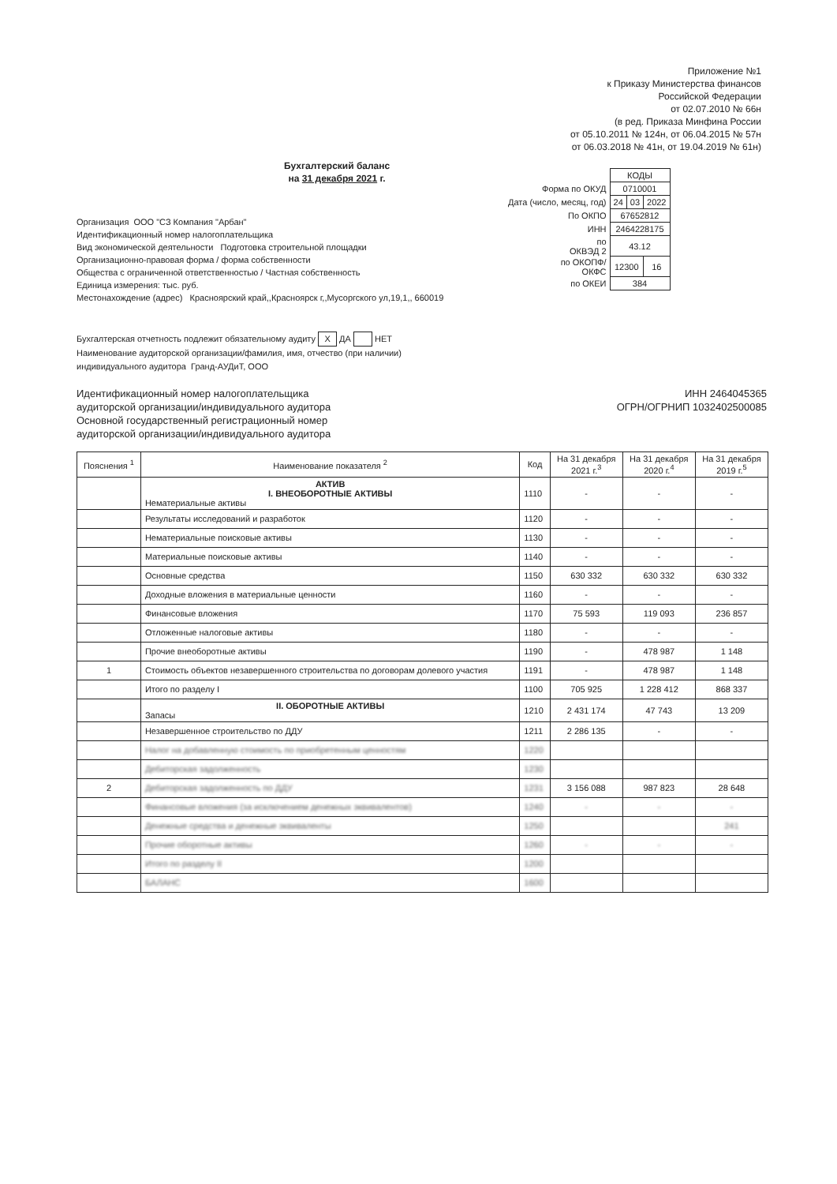Приложение №1
к Приказу Министерства финансов
Российской Федерации
от 02.07.2010 № 66н
(в ред. Приказа Минфина России
от 05.10.2011 № 124н, от 06.04.2015 № 57н
от 06.03.2018 № 41н, от 19.04.2019 № 61н)
Бухгалтерский баланс
на 31 декабря 2021 г.
| | КОДЫ | | |
| Форма по ОКУД | 0710001 | | |
| Дата (число, месяц, год) | 24 | 03 | 2022 |
| По ОКПО | 67652812 | | |
| ИНН | 2464228175 | | |
| по ОКВЭД 2 | 43.12 | | |
| по ОКОПФ/ ОКФС | 12300 | | 16 |
| по ОКЕИ | 384 | | |
Организация ООО "СЗ Компания "Арбан"
Идентификационный номер налогоплательщика
Вид экономической деятельности Подготовка строительной площадки
Организационно-правовая форма / форма собственности
Общества с ограниченной ответственностью / Частная собственность
Единица измерения: тыс. руб.
Местонахождение (адрес) Красноярский край,,Красноярск г,,Мусоргского ул,19,1,, 660019
Бухгалтерская отчетность подлежит обязательному аудиту X ДА НЕТ
Наименование аудиторской организации/фамилия, имя, отчество (при наличии)
индивидуального аудитора Гранд-АУДиТ, ООО
ИНН 2464045365
ОГРН/ОГРНИП 1032402500085
Идентификационный номер налогоплательщика
аудиторской организации/индивидуального аудитора
Основной государственный регистрационный номер
аудиторской организации/индивидуального аудитора
| Пояснения <sup>1</sup> | Наименование показателя <sup>2</sup> | Код | На 31 декабря 2021 г.<sup>3</sup> | На 31 декабря 2020 г.<sup>4</sup> | На 31 декабря 2019 г.<sup>5</sup> |
| --- | --- | --- | --- | --- | --- |
| | АКТИВ I. ВНЕОБОРОТНЫЕ АКТИВЫ Нематериальные активы | 1110 | - | - | - |
| | Результаты исследований и разработок | 1120 | - | - | - |
| | Нематериальные поисковые активы | 1130 | - | - | - |
| | Материальные поисковые активы | 1140 | - | - | - |
| | Основные средства | 1150 | 630 332 | 630 332 | 630 332 |
| | Доходные вложения в материальные ценности | 1160 | - | - | - |
| | Финансовые вложения | 1170 | 75 593 | 119 093 | 236 857 |
| | Отложенные налоговые активы | 1180 | - | - | - |
| | Прочие внеоборотные активы | 1190 | - | 478 987 | 1 148 |
| 1 | Стоимость объектов незавершенного строительства по договорам долевого участия | 1191 | - | 478 987 | 1 148 |
| | Итого по разделу I | 1100 | 705 925 | 1 228 412 | 868 337 |
| | II. ОБОРОТНЫЕ АКТИВЫ Запасы | 1210 | 2 431 174 | 47 743 | 13 209 |
| | Незавершенное строительство по ДДУ | 1211 | 2 286 135 | - | - |
| | Налог на добавленную стоимость по приобретенным ценностям | 1220 | | | |
| | Дебиторская задолженность | 1230 | | | |
| 2 | Дебиторская задолженность по ДДУ | 1231 | 3 156 088 | 987 823 | 28 648 |
| | Финансовые вложения (за исключением денежных эквивалентов) | 1240 | - | - | - |
| | Денежные средства и денежные эквиваленты | 1250 | | | 241 |
| | Прочие оборотные активы | 1260 | - | - | - |
| | Итого по разделу II | 1200 | | | |
| | БАЛАНС | 1600 | | | |